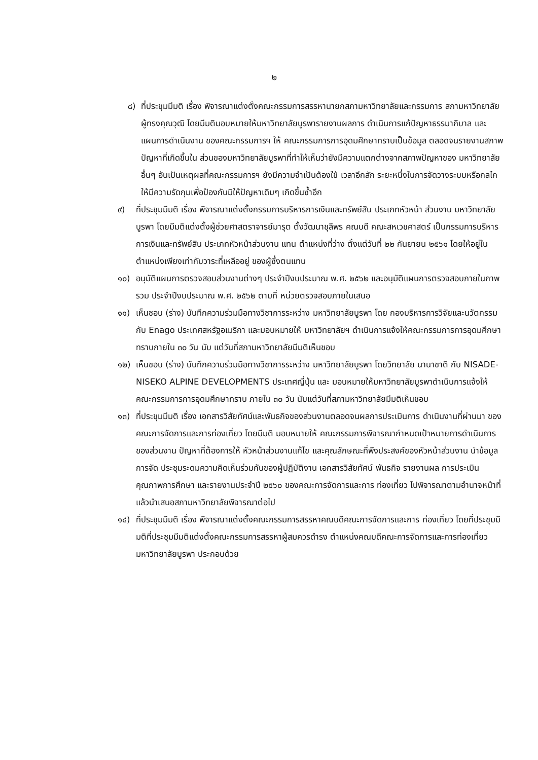๒
๘) ที่ประชุมมีมติ เรื่อง พิจารณาแต่งตั้งคณะกรรมการสรรหานายกสภามหาวิทยาลัยและกรรมการ สภามหาวิทยาลัยผู้ทรงคุณวุฒิ โดยมีมติมอบหมายให้มหาวิทยาลัยบูรพารายงานผลการ ดำเนินการแก้ปัญหาธรรมาภิบาล และแผนการดำเนินงาน ของคณะกรรมการฯ ให้ คณะกรรมการการอุดมศึกษาทราบเป็นข้อมูล ตลอดจนรายงานสภาพปัญหาที่เกิดขึ้นใน ส่วนของมหาวิทยาลัยบูรพาที่ทำให้เห็นว่ายังมีความแตกต่างจากสภาพปัญหาของ มหาวิทยาลัยอื่นๆ อันเป็นเหตุผลที่คณะกรรมการฯ ยังมีความจำเป็นต้องใช้ เวลาอีกสัก ระยะหนึ่งในการจัดวางระบบหรือกลไกให้มีความรัดกุมเพื่อป้องกันมิให้ปัญหาเดิมๆ เกิดขึ้นซ้ำอีก
๙) ที่ประชุมมีมติ เรื่อง พิจารณาแต่งตั้งกรรมการบริหารการเงินและทรัพย์สิน ประเภทหัวหน้า ส่วนงาน มหาวิทยาลัยบูรพา โดยมีมติแต่งตั้งผู้ช่วยศาสตราจารย์มารุต ตั้งวัฒนาชุลีพร คณบดี คณะสหเวชศาสตร์ เป็นกรรมการบริหารการเงินและทรัพย์สิน ประเภทหัวหน้าส่วนงาน แทน ตำแหน่งที่ว่าง ตั้งแต่วันที่ ๒๒ กันยายน ๒๕๖๑ โดยให้อยู่ในตำแหน่งเพียงเท่ากับวาระที่เหลืออยู่ ของผู้ซึ่งตนแทน
๑๐) อนุมัติแผนการตรวจสอบส่วนงานต่างๆ ประจำปีงบประมาณ พ.ศ. ๒๕๖๒ และอนุมัติแผนการตรวจสอบภายในภาพรวม ประจำปีงบประมาณ พ.ศ. ๒๕๖๒ ตามที่ หน่วยตรวจสอบภายในเสนอ
๑๑) เห็นชอบ (ร่าง) บันทึกความร่วมมือทางวิชาการระหว่าง มหาวิทยาลัยบูรพา โดย กองบริหารการวิจัยและนวัตกรรม กับ Enago ประเทศสหรัฐอเมริกา และมอบหมายให้ มหาวิทยาลัยฯ ดำเนินการแจ้งให้คณะกรรมการการอุดมศึกษาทราบภายใน ๓๐ วัน นับ แต่วันที่สภามหาวิทยาลัยมีมติเห็นชอบ
๑๒) เห็นชอบ (ร่าง) บันทึกความร่วมมือทางวิชาการระหว่าง มหาวิทยาลัยบูรพา โดยวิทยาลัย นานาชาติ กับ NISADE- NISEKO ALPINE DEVELOPMENTS ประเทศญี่ปุ่น และ มอบหมายให้มหาวิทยาลัยบูรพาดำเนินการแจ้งให้คณะกรรมการการอุดมศึกษาทราบ ภายใน ๓๐ วัน นับแต่วันที่สภามหาวิทยาลัยมีมติเห็นชอบ
๑๓) ที่ประชุมมีมติ เรื่อง เอกสารวิสัยทัศน์และพันธกิจของส่วนงานตลอดจนผลการประเมินการ ดำเนินงานที่ผ่านมา ของคณะการจัดการและการท่องเที่ยว โดยมีมติ มอบหมายให้ คณะกรรมการพิจารณากำหนดเป้าหมายการดำเนินการของส่วนงาน ปัญหาที่ต้องการให้ หัวหน้าส่วนงานแก้ไข และคุณลักษณะที่พึงประสงค์ของหัวหน้าส่วนงาน นำข้อมูลการจัด ประชุมระดมความคิดเห็นร่วมกันของผู้ปฏิบัติงาน เอกสารวิสัยทัศน์ พันธกิจ รายงานผล การประเมินคุณภาพการศึกษา และรายงานประจำปี ๒๕๖๐ ของคณะการจัดการและการ ท่องเที่ยว ไปพิจารณาตามอำนาจหน้าที่ แล้วนำเสนอสภามหาวิทยาลัยพิจารณาต่อไป
๑๔) ที่ประชุมมีมติ เรื่อง พิจารณาแต่งตั้งคณะกรรมการสรรหาคณบดีคณะการจัดการและการ ท่องเที่ยว โดยที่ประชุมมีมติที่ประชุมมีมติแต่งตั้งคณะกรรมการสรรหาผู้สมควรดำรง ตำแหน่งคณบดีคณะการจัดการและการท่องเที่ยว มหาวิทยาลัยบูรพา ประกอบด้วย